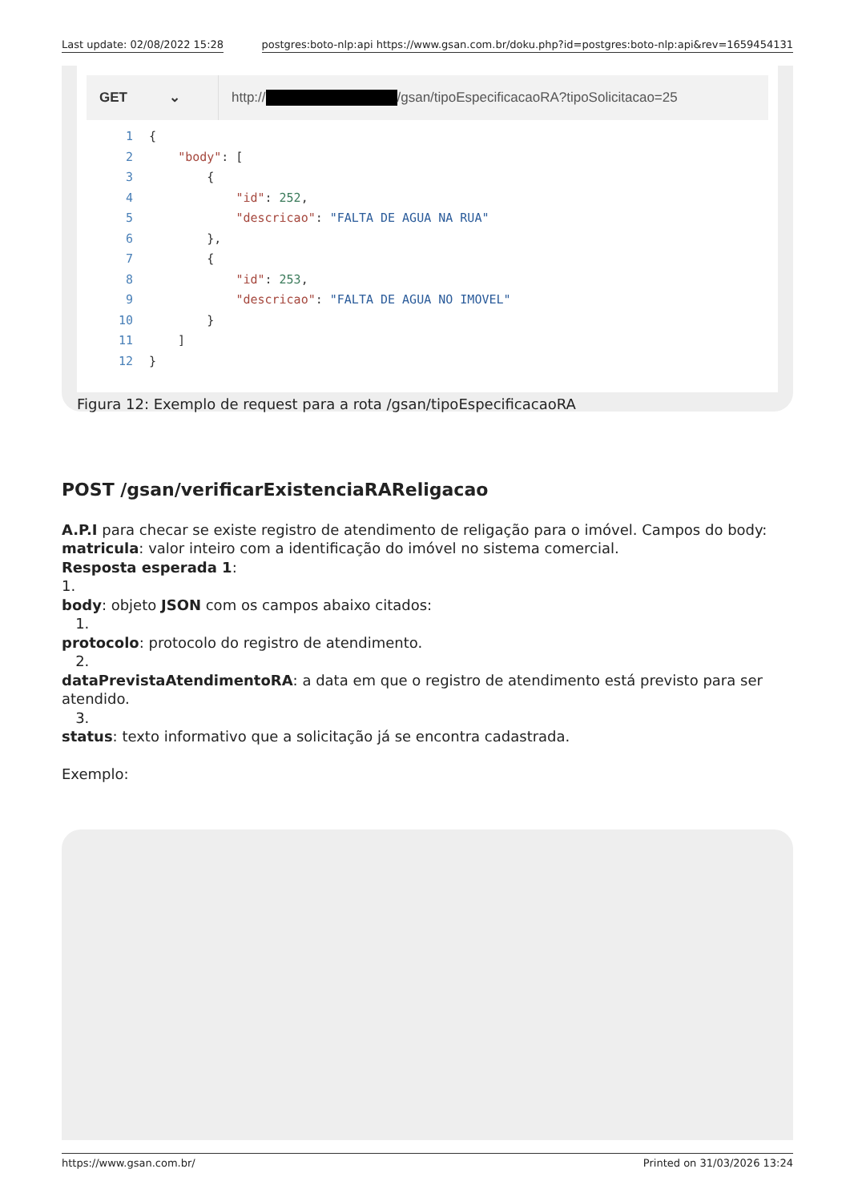Last update: 02/08/2022 15:28 postgres:boto-nlp:api https://www.gsan.com.br/doku.php?id=postgres:boto-nlp:api&rev=1659454131
GET ⌄ http:// /gsan/tipoEspecificacaoRA?tipoSolicitacao=25
1{
2    "body": [
3        {
4            "id": 252,
5            "descricao": "FALTA DE AGUA NA RUA"
6        },
7        {
8            "id": 253,
9            "descricao": "FALTA DE AGUA NO IMOVEL"
10        }
11    ]
12}
Figura 12: Exemplo de request para a rota /gsan/tipoEspecificacaoRA
POST /gsan/verificarExistenciaRAReligacao
A.P.I para checar se existe registro de atendimento de religação para o imóvel. Campos do body:
matricula: valor inteiro com a identificação do imóvel no sistema comercial.
Resposta esperada 1:
1.
body: objeto JSON com os campos abaixo citados:
1.
protocolo: protocolo do registro de atendimento.
2.
dataPrevistaAtendimentoRA: a data em que o registro de atendimento está previsto para ser atendido.
3.
status: texto informativo que a solicitação já se encontra cadastrada.
Exemplo:
https://www.gsan.com.br/ Printed on 31/03/2026 13:24